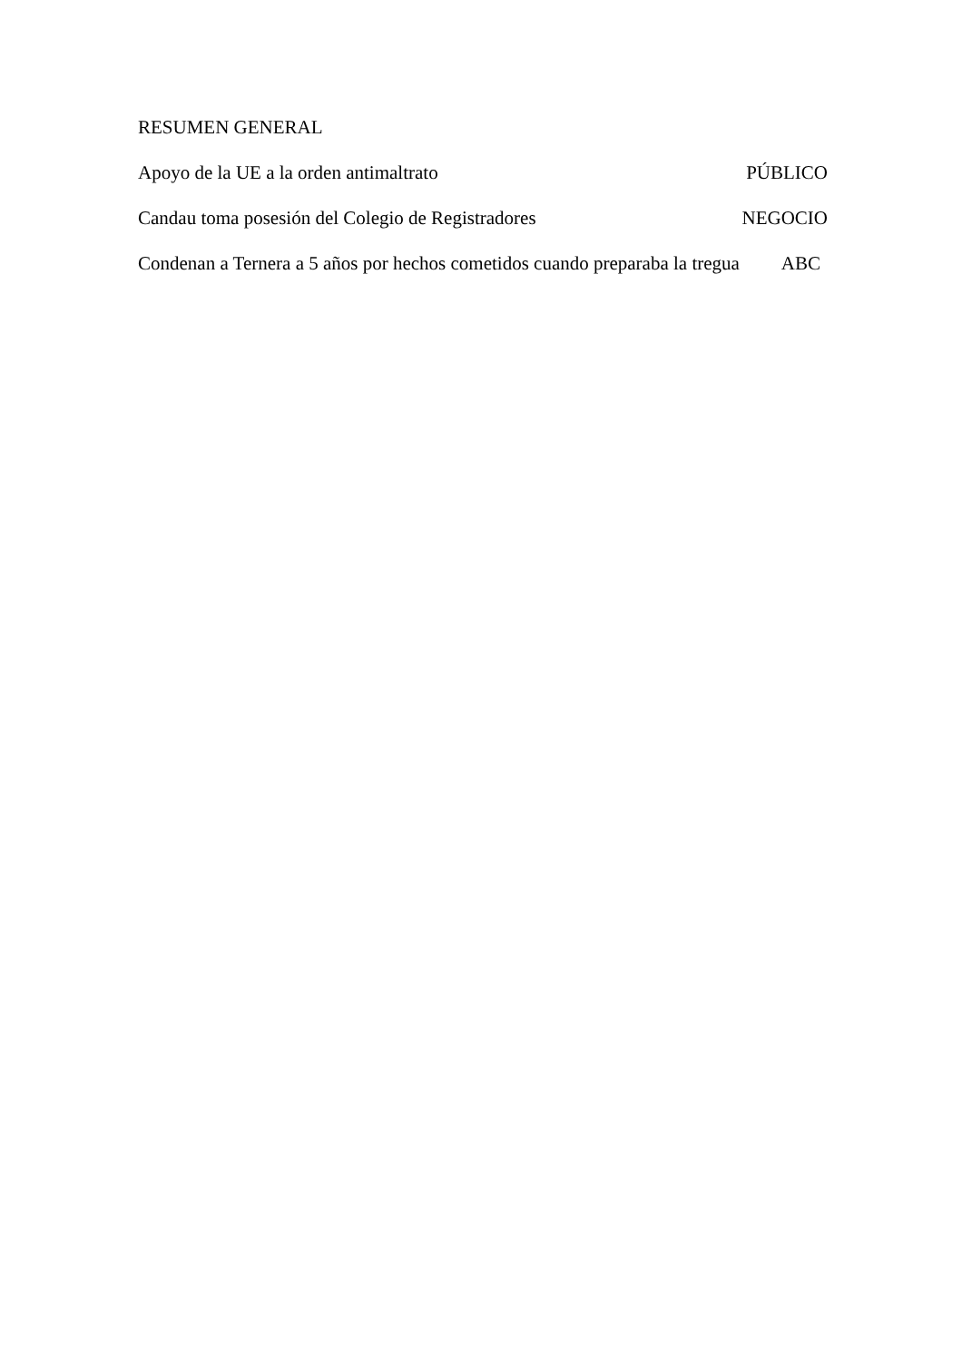RESUMEN GENERAL
Apoyo de la UE a la orden antimaltrato PÚBLICO
Candau toma posesión del Colegio de Registradores NEGOCIO
Condenan a Ternera a 5 años por hechos cometidos cuando preparaba la tregua ABC